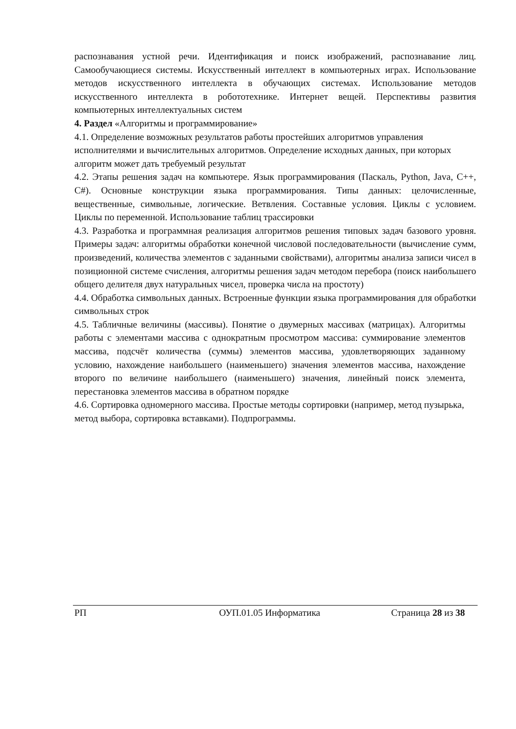распознавания устной речи. Идентификация и поиск изображений, распознавание лиц. Самообучающиеся системы. Искусственный интеллект в компьютерных играх. Использование методов искусственного интеллекта в обучающих системах. Использование методов искусственного интеллекта в робототехнике. Интернет вещей. Перспективы развития компьютерных интеллектуальных систем
4. Раздел «Алгоритмы и программирование»
4.1. Определение возможных результатов работы простейших алгоритмов управления исполнителями и вычислительных алгоритмов. Определение исходных данных, при которых алгоритм может дать требуемый результат
4.2. Этапы решения задач на компьютере. Язык программирования (Паскаль, Python, Java, C++, C#). Основные конструкции языка программирования. Типы данных: целочисленные, вещественные, символьные, логические. Ветвления. Составные условия. Циклы с условием. Циклы по переменной. Использование таблиц трассировки
4.3. Разработка и программная реализация алгоритмов решения типовых задач базового уровня. Примеры задач: алгоритмы обработки конечной числовой последовательности (вычисление сумм, произведений, количества элементов с заданными свойствами), алгоритмы анализа записи чисел в позиционной системе счисления, алгоритмы решения задач методом перебора (поиск наибольшего общего делителя двух натуральных чисел, проверка числа на простоту)
4.4. Обработка символьных данных. Встроенные функции языка программирования для обработки символьных строк
4.5. Табличные величины (массивы). Понятие о двумерных массивах (матрицах). Алгоритмы работы с элементами массива с однократным просмотром массива: суммирование элементов массива, подсчёт количества (суммы) элементов массива, удовлетворяющих заданному условию, нахождение наибольшего (наименьшего) значения элементов массива, нахождение второго по величине наибольшего (наименьшего) значения, линейный поиск элемента, перестановка элементов массива в обратном порядке
4.6. Сортировка одномерного массива. Простые методы сортировки (например, метод пузырька, метод выбора, сортировка вставками). Подпрограммы.
РП ОУП.01.05 Информатика Страница 28 из 38